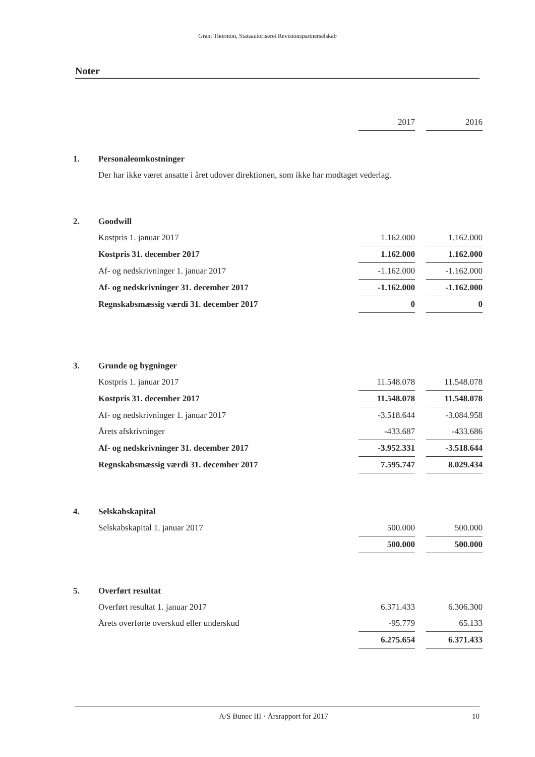Grant Thornton, Statsautoriseret Revisionspartnerselskab
Noter
| | | 2017 | | 2016 |
| 1. | Personaleomkostninger | | | |
| | Der har ikke været ansatte i året udover direktionen, som ikke har modtaget vederlag. | | | |
| 2. | Goodwill | | | |
| | Kostpris 1. januar 2017 | 1.162.000 | | 1.162.000 |
| | Kostpris 31. december 2017 | 1.162.000 | | 1.162.000 |
| | Af- og nedskrivninger 1. januar 2017 | -1.162.000 | | -1.162.000 |
| | Af- og nedskrivninger 31. december 2017 | -1.162.000 | | -1.162.000 |
| | Regnskabsmæssig værdi 31. december 2017 | 0 | | 0 |
| 3. | Grunde og bygninger | | | |
| | Kostpris 1. januar 2017 | 11.548.078 | | 11.548.078 |
| | Kostpris 31. december 2017 | 11.548.078 | | 11.548.078 |
| | Af- og nedskrivninger 1. januar 2017 | -3.518.644 | | -3.084.958 |
| | Årets afskrivninger | -433.687 | | -433.686 |
| | Af- og nedskrivninger 31. december 2017 | -3.952.331 | | -3.518.644 |
| | Regnskabsmæssig værdi 31. december 2017 | 7.595.747 | | 8.029.434 |
| 4. | Selskabskapital | | | |
| | Selskabskapital 1. januar 2017 | 500.000 | | 500.000 |
| | | 500.000 | | 500.000 |
| 5. | Overført resultat | | | |
| | Overført resultat 1. januar 2017 | 6.371.433 | | 6.306.300 |
| | Årets overførte overskud eller underskud | -95.779 | | 65.133 |
| | | 6.275.654 | | 6.371.433 |
A/S Bunec III · Årsrapport for 2017 10